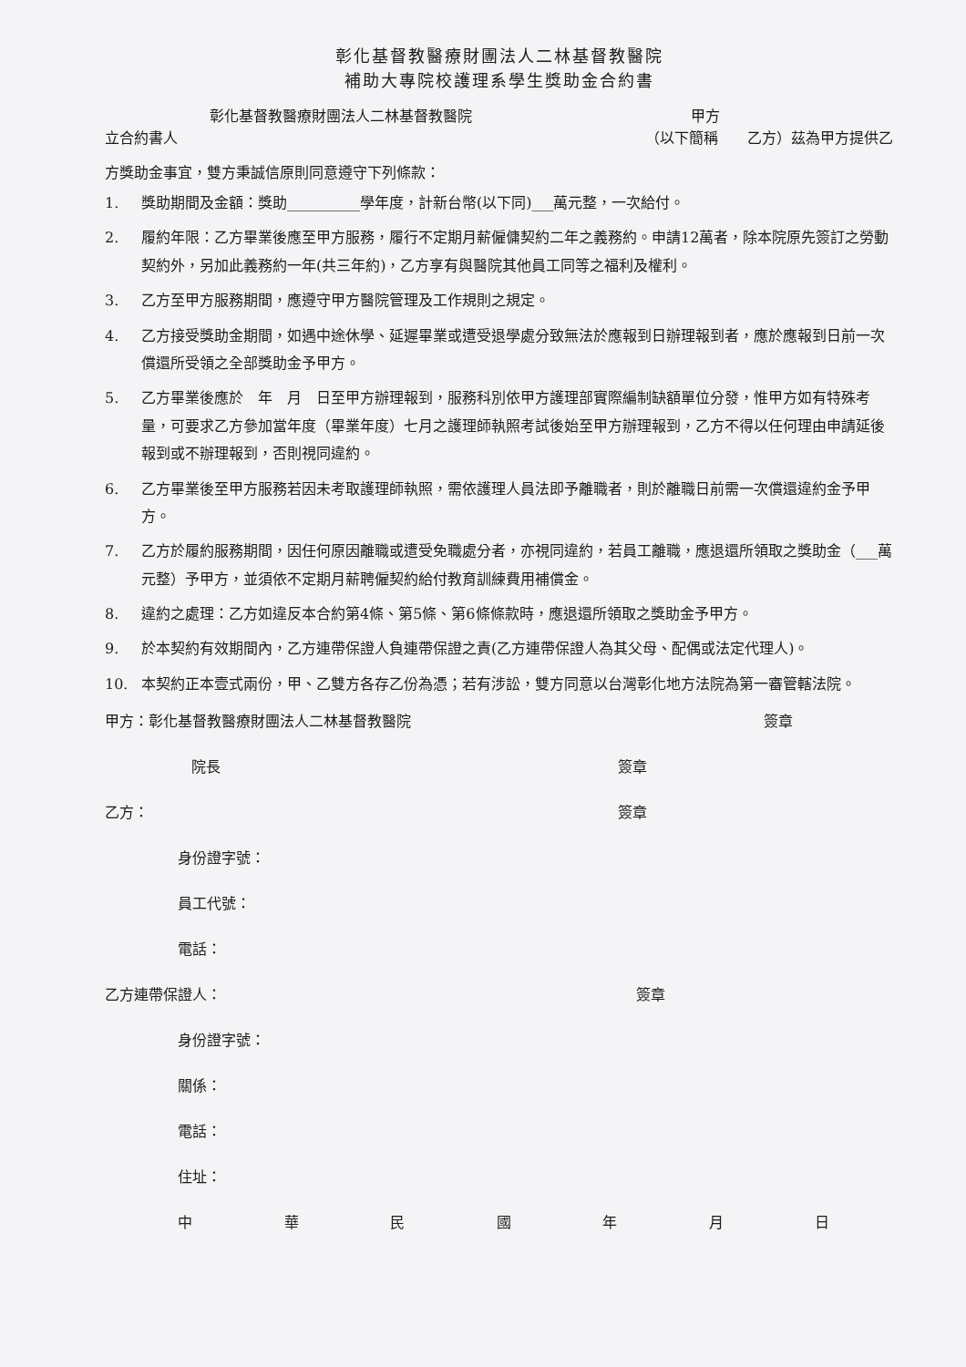彰化基督教醫療財團法人二林基督教醫院
補助大專院校護理系學生獎助金合約書
彰化基督教醫療財團法人二林基督教醫院 甲方
立合約書人 （以下簡稱　　乙方）茲為甲方提供乙
方獎助金事宜，雙方秉誠信原則同意遵守下列條款：
1. 獎助期間及金額：獎助__________學年度，計新台幣(以下同)___萬元整，一次給付。
2. 履約年限：乙方畢業後應至甲方服務，履行不定期月薪僱傭契約二年之義務約。申請12萬者，除本院原先簽訂之勞動契約外，另加此義務約一年(共三年約)，乙方享有與醫院其他員工同等之福利及權利。
3. 乙方至甲方服務期間，應遵守甲方醫院管理及工作規則之規定。
4. 乙方接受獎助金期間，如遇中途休學、延遲畢業或遭受退學處分致無法於應報到日辦理報到者，應於應報到日前一次償還所受領之全部獎助金予甲方。
5. 乙方畢業後應於　年　月　日至甲方辦理報到，服務科別依甲方護理部實際編制缺額單位分發，惟甲方如有特殊考量，可要求乙方參加當年度（畢業年度）七月之護理師執照考試後始至甲方辦理報到，乙方不得以任何理由申請延後報到或不辦理報到，否則視同違約。
6. 乙方畢業後至甲方服務若因未考取護理師執照，需依護理人員法即予離職者，則於離職日前需一次償還違約金予甲方。
7. 乙方於履約服務期間，因任何原因離職或遭受免職處分者，亦視同違約，若員工離職，應退還所領取之獎助金（___萬元整）予甲方，並須依不定期月薪聘僱契約給付教育訓練費用補償金。
8. 違約之處理：乙方如違反本合約第4條、第5條、第6條條款時，應退還所領取之獎助金予甲方。
9. 於本契約有效期間內，乙方連帶保證人負連帶保證之責(乙方連帶保證人為其父母、配偶或法定代理人)。
10. 本契約正本壹式兩份，甲、乙雙方各存乙份為憑；若有涉訟，雙方同意以台灣彰化地方法院為第一審管轄法院。
甲方：彰化基督教醫療財團法人二林基督教醫院 簽章
院長 簽章
乙方： 簽章
身份證字號：
員工代號：
電話：
乙方連帶保證人： 簽章
身份證字號：
關係：
電話：
住址：
中華民國年月日